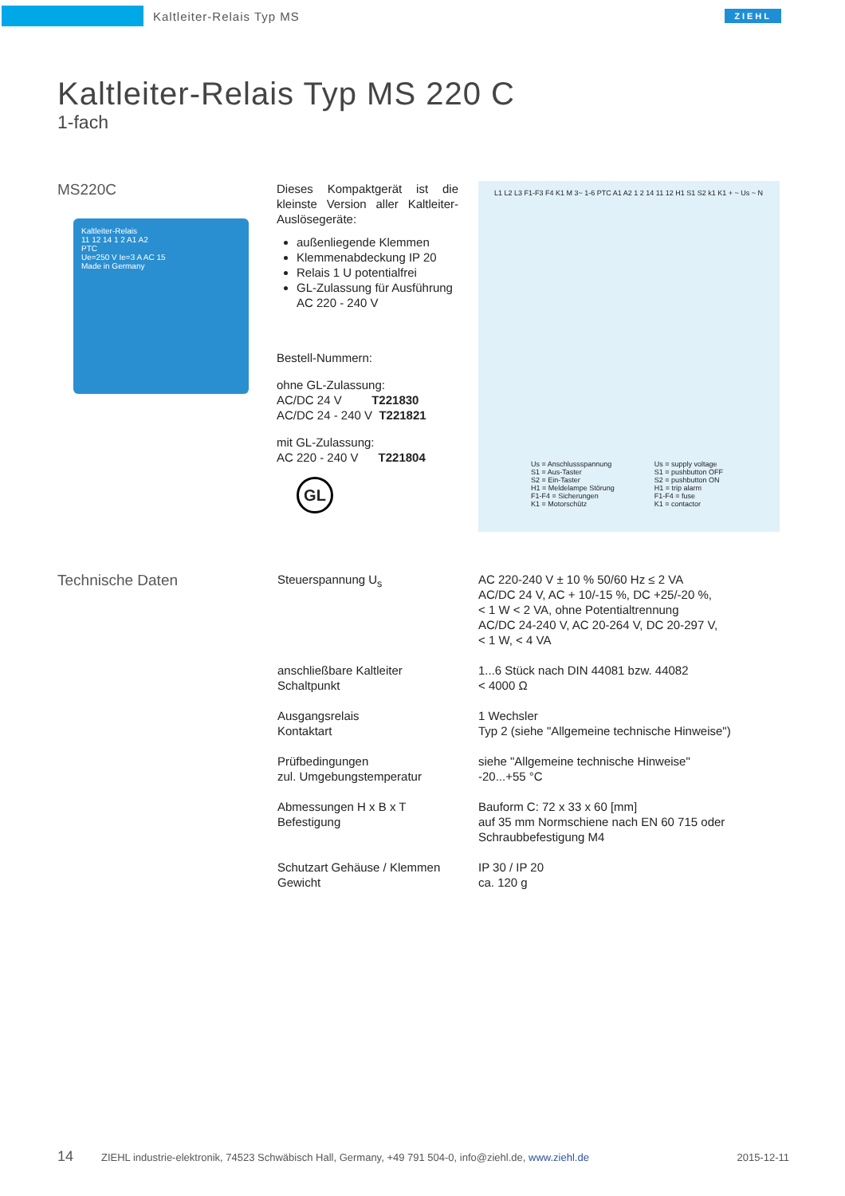Kaltleiter-Relais Typ MS
ZIEHL
Kaltleiter-Relais Typ MS 220 C
1-fach
MS220C
Kaltleiter-Relais
11 12 14 1 2 A1 A2
PTC
Ue=250 V Ie=3 A AC 15
Made in Germany
Dieses Kompaktgerät ist die kleinste Version aller Kaltleiter-Auslösegeräte:
außenliegende Klemmen
Klemmenabdeckung IP 20
Relais 1 U potentialfrei
GL-Zulassung für Ausführung AC 220 - 240 V
Bestell-Nummern:
ohne GL-Zulassung:
AC/DC 24 V T221830
AC/DC 24 - 240 V T221821
mit GL-Zulassung:
AC 220 - 240 V T221804
GL
L1 L2 L3 F1-F3 F4 K1 M 3~ 1-6 PTC A1 A2 1 2 14 11 12 H1 S1 S2 k1 K1 + ~ Us ~ N
Us = Anschlussspannung
S1 = Aus-Taster
S2 = Ein-Taster
H1 = Meldelampe Störung
F1-F4 = Sicherungen
K1 = Motorschütz
Us = supply voltage
S1 = pushbutton OFF
S2 = pushbutton ON
H1 = trip alarm
F1-F4 = fuse
K1 = contactor
Technische Daten
| Steuerspannung U<sub>s</sub> | AC 220-240 V ± 10 % 50/60 Hz ≤ 2 VA AC/DC 24 V, AC + 10/-15 %, DC +25/-20 %, < 1 W < 2 VA, ohne Potentialtrennung AC/DC 24-240 V, AC 20-264 V, DC 20-297 V, < 1 W, < 4 VA |
| anschließbare Kaltleiter Schaltpunkt | 1...6 Stück nach DIN 44081 bzw. 44082 < 4000 Ω |
| Ausgangsrelais Kontaktart | 1 Wechsler Typ 2 (siehe "Allgemeine technische Hinweise") |
| Prüfbedingungen zul. Umgebungstemperatur | siehe "Allgemeine technische Hinweise" -20...+55 °C |
| Abmessungen H x B x T Befestigung | Bauform C: 72 x 33 x 60 [mm] auf 35 mm Normschiene nach EN 60 715 oder Schraubbefestigung M4 |
| Schutzart Gehäuse / Klemmen Gewicht | IP 30 / IP 20 ca. 120 g |
14 ZIEHL industrie-elektronik, 74523 Schwäbisch Hall, Germany, +49 791 504-0, info@ziehl.de, www.ziehl.de 2015-12-11